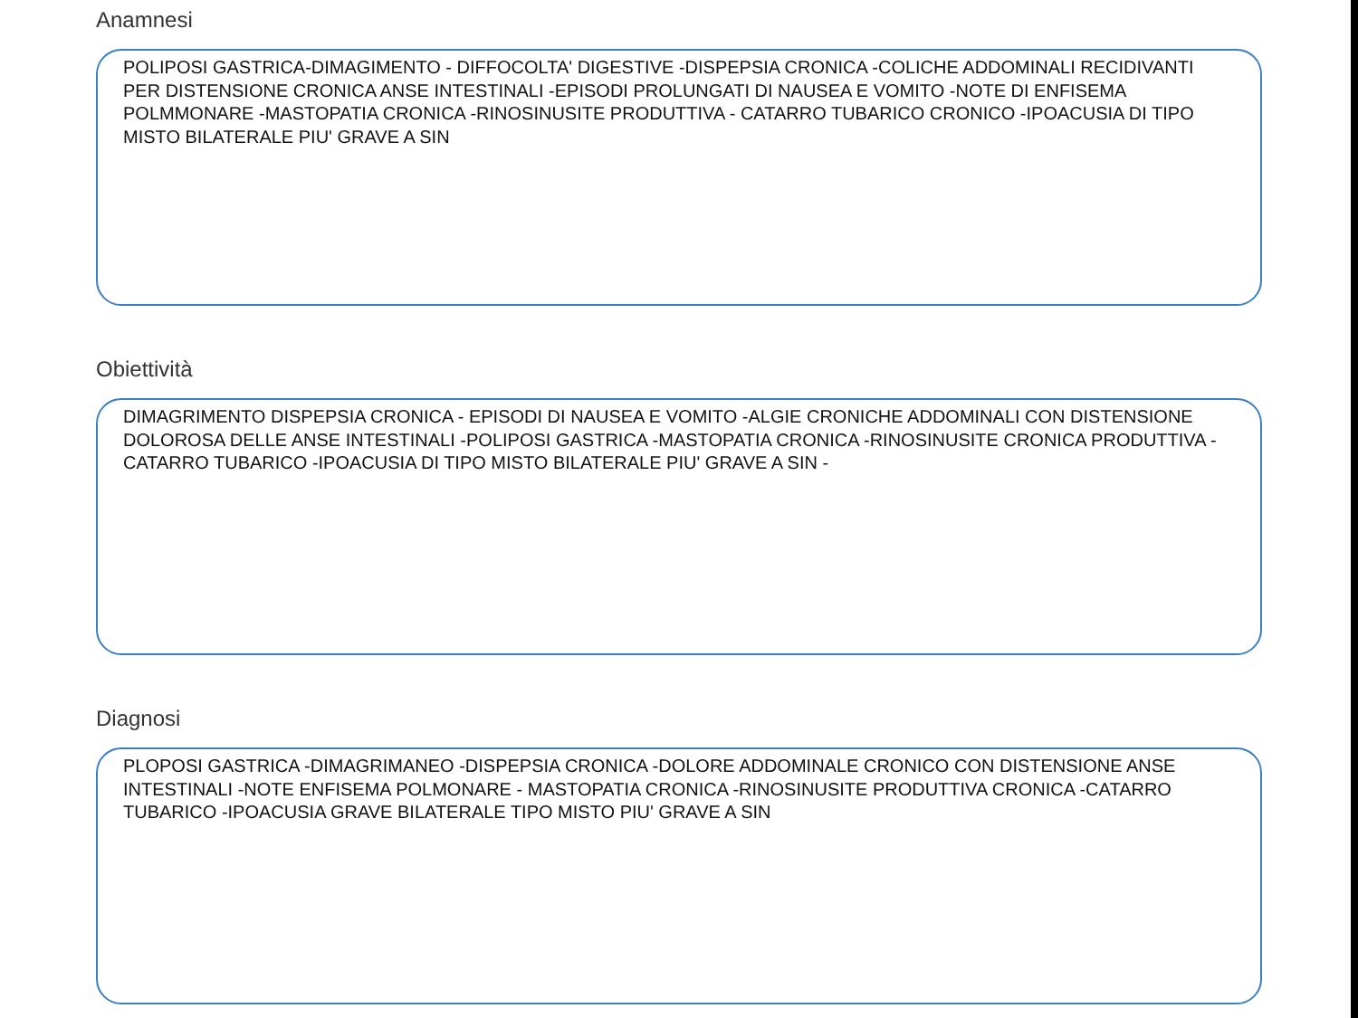Anamnesi
POLIPOSI GASTRICA-DIMAGIMENTO - DIFFOCOLTA' DIGESTIVE -DISPEPSIA CRONICA -COLICHE ADDOMINALI RECIDIVANTI PER DISTENSIONE CRONICA ANSE INTESTINALI -EPISODI PROLUNGATI DI NAUSEA E VOMITO -NOTE DI ENFISEMA POLMMONARE -MASTOPATIA CRONICA -RINOSINUSITE PRODUTTIVA - CATARRO TUBARICO CRONICO -IPOACUSIA DI TIPO MISTO BILATERALE PIU' GRAVE A SIN
Obiettività
DIMAGRIMENTO DISPEPSIA CRONICA - EPISODI DI NAUSEA E VOMITO -ALGIE CRONICHE ADDOMINALI CON DISTENSIONE DOLOROSA DELLE ANSE INTESTINALI -POLIPOSI GASTRICA -MASTOPATIA CRONICA -RINOSINUSITE CRONICA PRODUTTIVA - CATARRO TUBARICO -IPOACUSIA DI TIPO MISTO BILATERALE PIU' GRAVE A SIN -
Diagnosi
PLOPOSI GASTRICA -DIMAGRIMANEO -DISPEPSIA CRONICA -DOLORE ADDOMINALE CRONICO CON DISTENSIONE ANSE INTESTINALI -NOTE ENFISEMA POLMONARE - MASTOPATIA CRONICA -RINOSINUSITE PRODUTTIVA CRONICA -CATARRO TUBARICO -IPOACUSIA GRAVE BILATERALE TIPO MISTO PIU' GRAVE A SIN